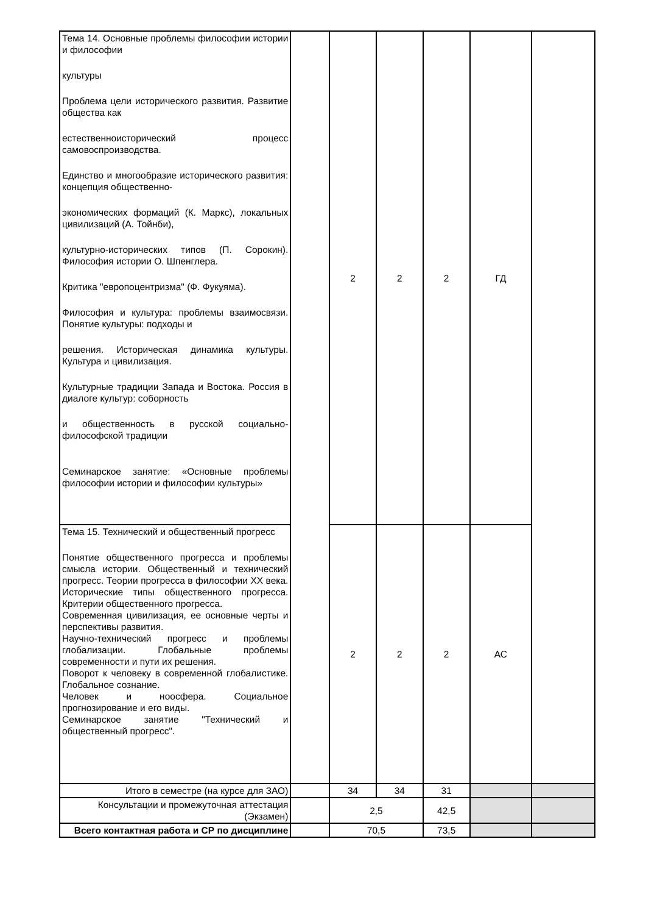| Тема 14. Основные проблемы философии истории и философии культуры Проблема цели исторического развития. Развитие общества как естественноисторический процесс самовоспроизводства. Единство и многообразие исторического развития: концепция общественно- экономических формаций (К. Маркс), локальных цивилизаций (А. Тойнби), культурно-исторических типов (П. Сорокин). Философия истории О. Шпенглера. Критика "европоцентризма" (Ф. Фукуяма). Философия и культура: проблемы взаимосвязи. Понятие культуры: подходы и решения. Историческая динамика культуры. Культура и цивилизация. Культурные традиции Запада и Востока. Россия в диалоге культур: соборность и общественность в русской социально-философской традиции Семинарское занятие: «Основные проблемы философии истории и философии культуры» | | 2 | 2 | 2 | ГД | |
| Тема 15. Технический и общественный прогресс Понятие общественного прогресса и проблемы смысла истории. Общественный и технический прогресс. Теории прогресса в философии XX века. Исторические типы общественного прогресса. Критерии общественного прогресса. Современная цивилизация, ее основные черты и перспективы развития. Научно-технический прогресс и проблемы глобализации. Глобальные проблемы современности и пути их решения. Поворот к человеку в современной глобалистике. Глобальное сознание. Человек и ноосфера. Социальное прогнозирование и его виды. Семинарское занятие "Технический и общественный прогресс". | | 2 | 2 | 2 | АС | |
| Итого в семестре (на курсе для ЗАО) | | 34 | 34 | 31 | | |
| Консультации и промежуточная аттестация (Экзамен) | | 2,5 | | 42,5 | | |
| Всего контактная работа и СР по дисциплине | | 70,5 | | 73,5 | | |